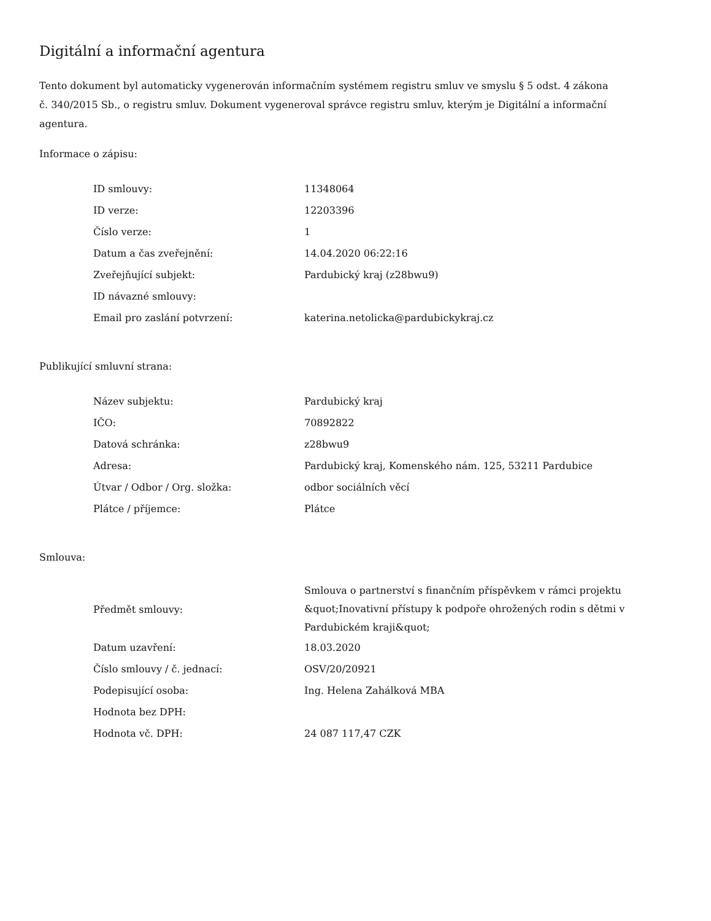Digitální a informační agentura
Tento dokument byl automaticky vygenerován informačním systémem registru smluv ve smyslu § 5 odst. 4 zákona
č. 340/2015 Sb., o registru smluv. Dokument vygeneroval správce registru smluv, kterým je Digitální a informační agentura.
Informace o zápisu:
| ID smlouvy: | 11348064 |
| ID verze: | 12203396 |
| Číslo verze: | 1 |
| Datum a čas zveřejnění: | 14.04.2020 06:22:16 |
| Zveřejňující subjekt: | Pardubický kraj (z28bwu9) |
| ID návazné smlouvy: | |
| Email pro zaslání potvrzení: | katerina.netolicka@pardubickykraj.cz |
Publikující smluvní strana:
| Název subjektu: | Pardubický kraj |
| IČO: | 70892822 |
| Datová schránka: | z28bwu9 |
| Adresa: | Pardubický kraj, Komenského nám. 125, 53211 Pardubice |
| Útvar / Odbor / Org. složka: | odbor sociálních věcí |
| Plátce / příjemce: | Plátce |
Smlouva:
| Předmět smlouvy: | Smlouva o partnerství s finančním příspěvkem v rámci projektu &quot;Inovativní přístupy k podpoře ohrožených rodin s dětmi v Pardubickém kraji&quot; |
| Datum uzavření: | 18.03.2020 |
| Číslo smlouvy / č. jednací: | OSV/20/20921 |
| Podepisující osoba: | Ing. Helena Zahálková MBA |
| Hodnota bez DPH: | |
| Hodnota vč. DPH: | 24 087 117,47 CZK |